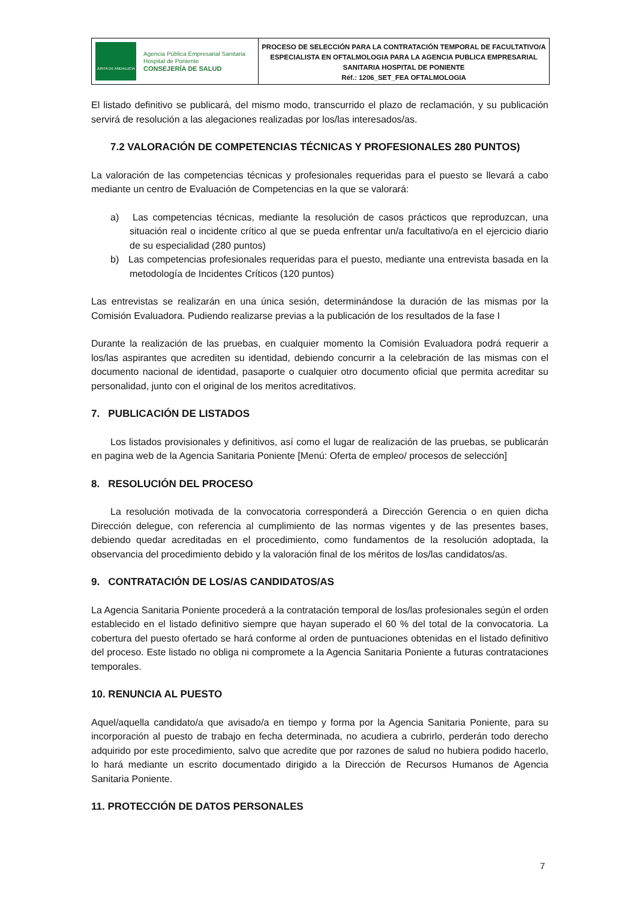JUNTA DE ANDALUCIA
Agencia Pública Empresarial Sanitaria
Hospital de Poniente
CONSEJERÍA DE SALUD
PROCESO DE SELECCIÓN PARA LA CONTRATACIÓN TEMPORAL DE FACULTATIVO/A
ESPECIALISTA EN OFTALMOLOGIA PARA LA AGENCIA PUBLICA EMPRESARIAL
SANITARIA HOSPITAL DE PONIENTE
Réf.: 1206_SET_FEA OFTALMOLOGIA
El listado definitivo se publicará, del mismo modo, transcurrido el plazo de reclamación, y su publicación servirá de resolución a las alegaciones realizadas por los/las interesados/as.
7.2 VALORACIÓN DE COMPETENCIAS TÉCNICAS Y PROFESIONALES 280 PUNTOS)
La valoración de las competencias técnicas y profesionales requeridas para el puesto se llevará a cabo mediante un centro de Evaluación de Competencias en la que se valorará:
a) Las competencias técnicas, mediante la resolución de casos prácticos que reproduzcan, una situación real o incidente crítico al que se pueda enfrentar un/a facultativo/a en el ejercicio diario de su especialidad (280 puntos)
b) Las competencias profesionales requeridas para el puesto, mediante una entrevista basada en la metodología de Incidentes Críticos (120 puntos)
Las entrevistas se realizarán en una única sesión, determinándose la duración de las mismas por la Comisión Evaluadora. Pudiendo realizarse previas a la publicación de los resultados de la fase I
Durante la realización de las pruebas, en cualquier momento la Comisión Evaluadora podrá requerir a los/las aspirantes que acrediten su identidad, debiendo concurrir a la celebración de las mismas con el documento nacional de identidad, pasaporte o cualquier otro documento oficial que permita acreditar su personalidad, junto con el original de los meritos acreditativos.
7. PUBLICACIÓN DE LISTADOS
Los listados provisionales y definitivos, así como el lugar de realización de las pruebas, se publicarán en pagina web de la Agencia Sanitaria Poniente [Menú: Oferta de empleo/ procesos de selección]
8. RESOLUCIÓN DEL PROCESO
La resolución motivada de la convocatoria corresponderá a Dirección Gerencia o en quien dicha Dirección delegue, con referencia al cumplimiento de las normas vigentes y de las presentes bases, debiendo quedar acreditadas en el procedimiento, como fundamentos de la resolución adoptada, la observancia del procedimiento debido y la valoración final de los méritos de los/las candidatos/as.
9. CONTRATACIÓN DE LOS/AS CANDIDATOS/AS
La Agencia Sanitaria Poniente procederá a la contratación temporal de los/las profesionales según el orden establecido en el listado definitivo siempre que hayan superado el 60 % del total de la convocatoria. La cobertura del puesto ofertado se hará conforme al orden de puntuaciones obtenidas en el listado definitivo del proceso. Este listado no obliga ni compromete a la Agencia Sanitaria Poniente a futuras contrataciones temporales.
10. RENUNCIA AL PUESTO
Aquel/aquella candidato/a que avisado/a en tiempo y forma por la Agencia Sanitaria Poniente, para su incorporación al puesto de trabajo en fecha determinada, no acudiera a cubrirlo, perderán todo derecho adquirido por este procedimiento, salvo que acredite que por razones de salud no hubiera podido hacerlo, lo hará mediante un escrito documentado dirigido a la Dirección de Recursos Humanos de Agencia Sanitaria Poniente.
11. PROTECCIÓN DE DATOS PERSONALES
7